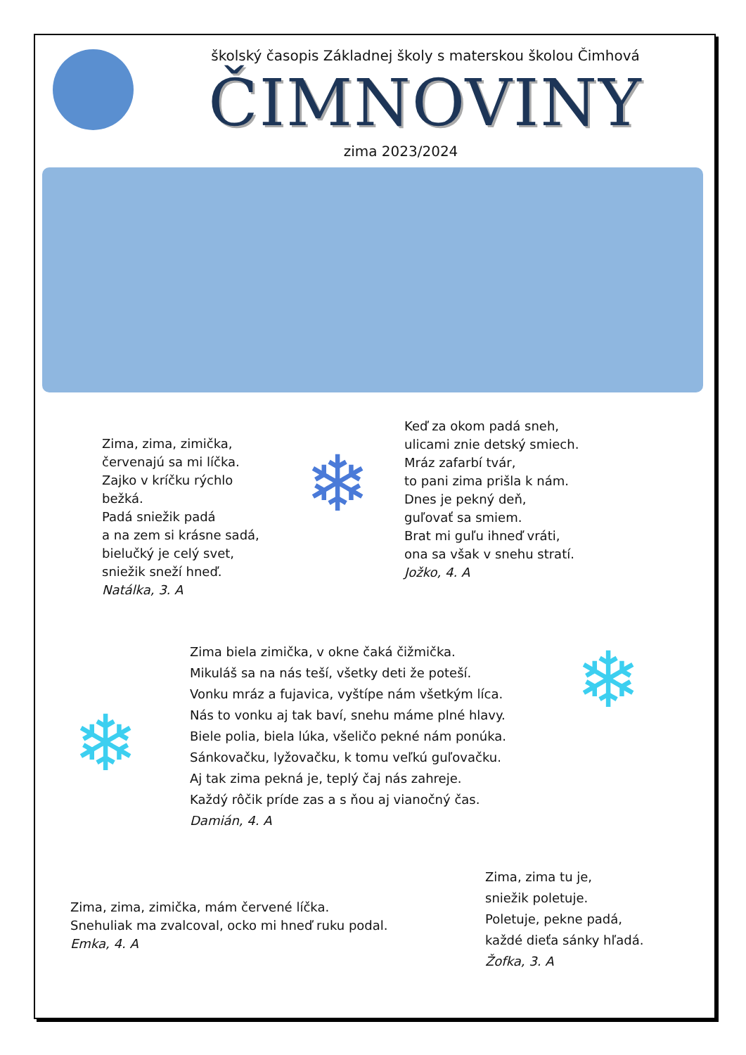školský časopis Základnej školy s materskou školou Čimhová
ČIMNOVINY
zima 2023/2024
Zima, zima, zimička,
červenajú sa mi líčka.
Zajko v kríčku rýchlo bežká.
Padá sniežik padá
a na zem si krásne sadá,
bielučký je celý svet,
sniežik sneží hneď.
Natálka, 3. A
❄
Keď za okom padá sneh,
ulicami znie detský smiech.
Mráz zafarbí tvár,
to pani zima prišla k nám.
Dnes je pekný deň,
guľovať sa smiem.
Brat mi guľu ihneď vráti,
ona sa však v snehu stratí.
Jožko, 4. A
❄
Zima biela zimička, v okne čaká čižmička.
Mikuláš sa na nás teší, všetky deti že poteší.
Vonku mráz a fujavica, vyštípe nám všetkým líca.
Nás to vonku aj tak baví, snehu máme plné hlavy.
Biele polia, biela lúka, všeličo pekné nám ponúka.
Sánkovačku, lyžovačku, k tomu veľkú guľovačku.
Aj tak zima pekná je, teplý čaj nás zahreje.
Každý rôčik príde zas a s ňou aj vianočný čas.
Damián, 4. A
❄
Zima, zima, zimička, mám červené líčka.
Snehuliak ma zvalcoval, ocko mi hneď ruku podal.
Emka, 4. A
Zima, zima tu je,
sniežik poletuje.
Poletuje, pekne padá,
každé dieťa sánky hľadá.
Žofka, 3. A